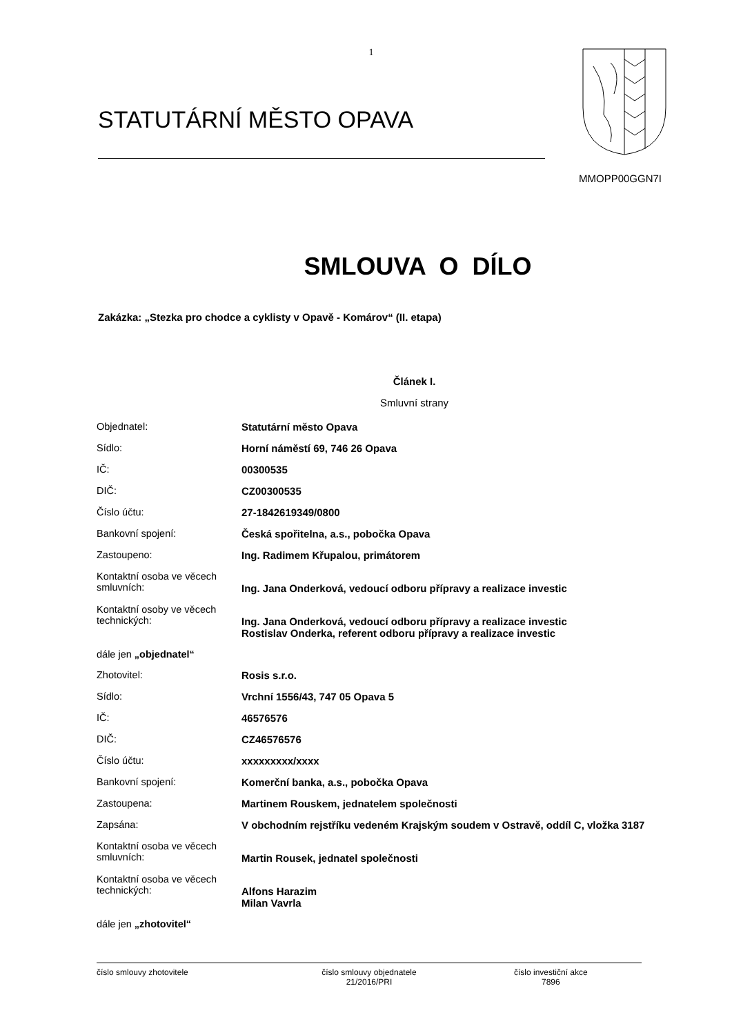1
STATUTÁRNÍ MĚSTO OPAVA
MMOPP00GGN7I
SMLOUVA O DÍLO
Zakázka: „Stezka pro chodce a cyklisty v Opavě - Komárov“ (II. etapa)
Článek I.
Smluvní strany
| Objednatel: | Statutární město Opava |
| Sídlo: | Horní náměstí 69, 746 26 Opava |
| IČ: | 00300535 |
| DIČ: | CZ00300535 |
| Číslo účtu: | 27-1842619349/0800 |
| Bankovní spojení: | Česká spořitelna, a.s., pobočka Opava |
| Zastoupeno: | Ing. Radimem Křupalou, primátorem |
| Kontaktní osoba ve věcech smluvních: | Ing. Jana Onderková, vedoucí odboru přípravy a realizace investic |
| Kontaktní osoby ve věcech technických: | Ing. Jana Onderková, vedoucí odboru přípravy a realizace investic Rostislav Onderka, referent odboru přípravy a realizace investic |
| dále jen „objednatel“ | |
| Zhotovitel: | Rosis s.r.o. |
| Sídlo: | Vrchní 1556/43, 747 05 Opava 5 |
| IČ: | 46576576 |
| DIČ: | CZ46576576 |
| Číslo účtu: | xxxxxxxxx/xxxx |
| Bankovní spojení: | Komerční banka, a.s., pobočka Opava |
| Zastoupena: | Martinem Rouskem, jednatelem společnosti |
| Zapsána: | V obchodním rejstříku vedeném Krajským soudem v Ostravě, oddíl C, vložka 3187 |
| Kontaktní osoba ve věcech smluvních: | Martin Rousek, jednatel společnosti |
| Kontaktní osoba ve věcech technických: | Alfons Harazim Milan Vavrla |
| dále jen „zhotovitel“ | |
číslo smlouvy zhotovitele číslo smlouvy objednatele
21/2016/PRI
číslo investiční akce
7896